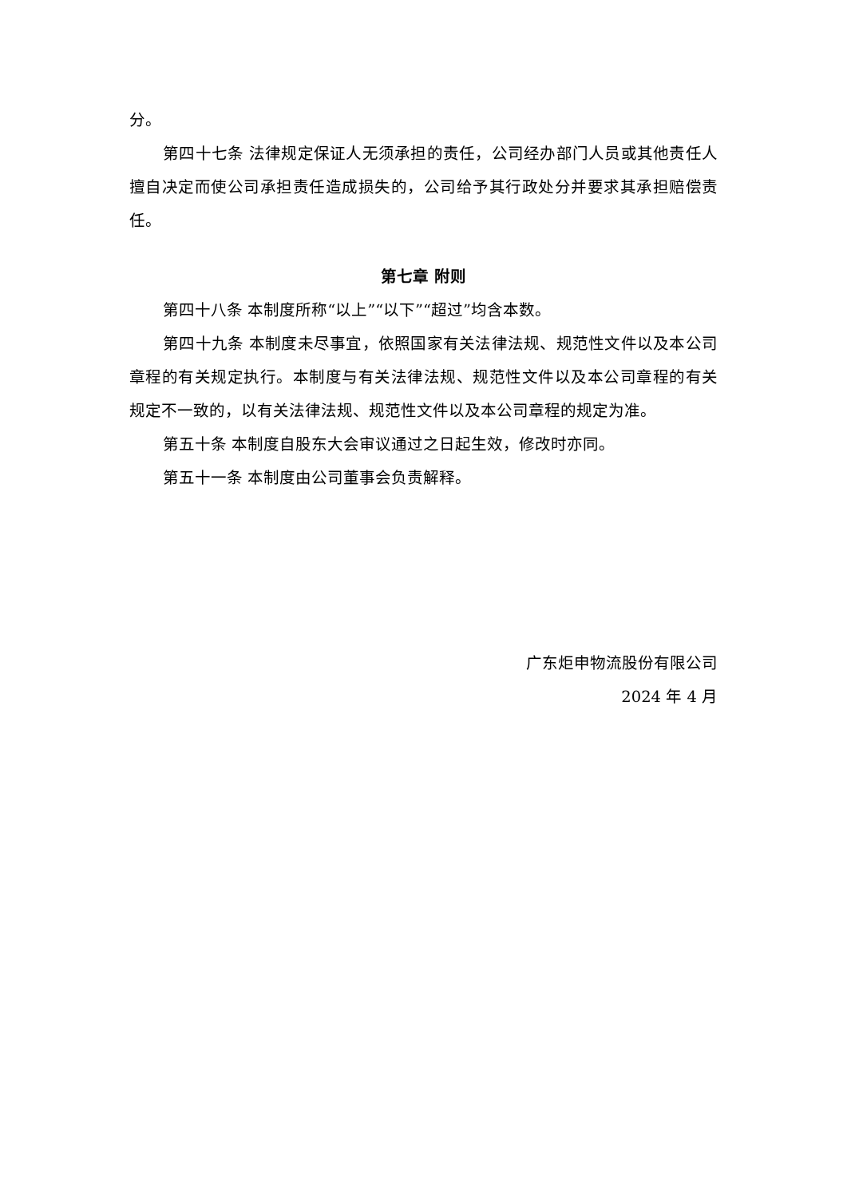分。
第四十七条 法律规定保证人无须承担的责任，公司经办部门人员或其他责任人擅自决定而使公司承担责任造成损失的，公司给予其行政处分并要求其承担赔偿责任。
第七章 附则
第四十八条 本制度所称“以上”“以下”“超过”均含本数。
第四十九条 本制度未尽事宜，依照国家有关法律法规、规范性文件以及本公司章程的有关规定执行。本制度与有关法律法规、规范性文件以及本公司章程的有关规定不一致的，以有关法律法规、规范性文件以及本公司章程的规定为准。
第五十条 本制度自股东大会审议通过之日起生效，修改时亦同。
第五十一条 本制度由公司董事会负责解释。
广东炬申物流股份有限公司
2024 年 4 月